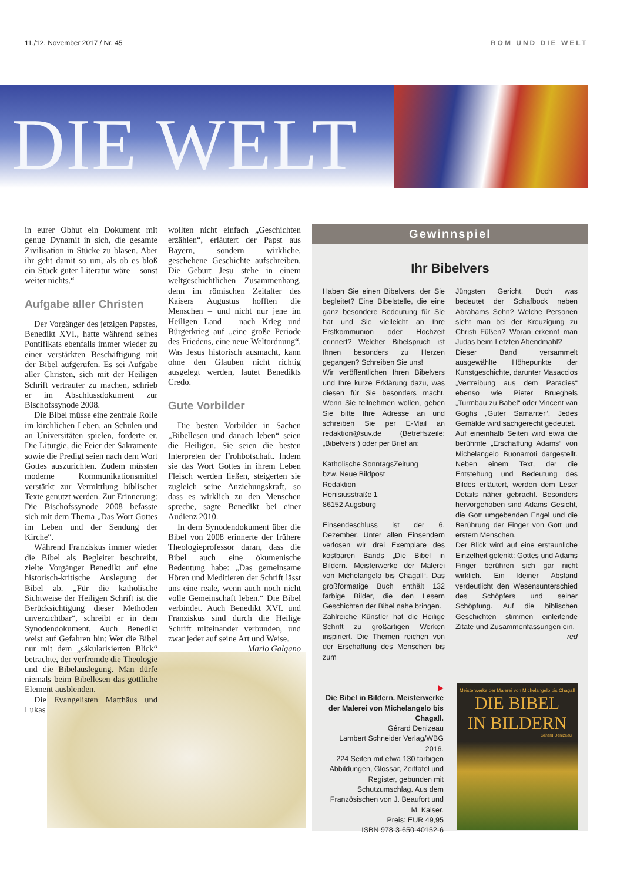11./12. November 2017 / Nr. 45 ROM UND DIE WELT
DIE WELT
in eurer Obhut ein Dokument mit genug Dynamit in sich, die gesamte Zivilisation in Stücke zu blasen. Aber ihr geht damit so um, als ob es bloß ein Stück guter Literatur wäre – sonst weiter nichts.“
Aufgabe aller Christen
Der Vorgänger des jetzigen Papstes, Benedikt XVI., hatte während seines Pontifikats ebenfalls immer wieder zu einer verstärkten Beschäftigung mit der Bibel aufgerufen. Es sei Aufgabe aller Christen, sich mit der Heiligen Schrift vertrauter zu machen, schrieb er im Abschlussdokument zur Bischofssynode 2008.
Die Bibel müsse eine zentrale Rolle im kirchlichen Leben, an Schulen und an Universitäten spielen, forderte er. Die Liturgie, die Feier der Sakramente sowie die Predigt seien nach dem Wort Gottes auszurichten. Zudem müssten moderne Kommunikationsmittel verstärkt zur Vermittlung biblischer Texte genutzt werden. Zur Erinnerung: Die Bischofssynode 2008 befasste sich mit dem Thema „Das Wort Gottes im Leben und der Sendung der Kirche“.
Während Franziskus immer wieder die Bibel als Begleiter beschreibt, zielte Vorgänger Benedikt auf eine historisch-kritische Auslegung der Bibel ab. „Für die katholische Sichtweise der Heiligen Schrift ist die Berücksichtigung dieser Methoden unverzichtbar“, schreibt er in dem Synodendokument. Auch Benedikt weist auf Gefahren hin: Wer die Bibel nur mit dem „säkularisierten Blick“ betrachte, der verfremde die Theologie und die Bibelauslegung. Man dürfe niemals beim Bibellesen das göttliche Element ausblenden.
Die Evangelisten Matthäus und Lukas
wollten nicht einfach „Geschichten erzählen“, erläutert der Papst aus Bayern, sondern wirkliche, geschehene Geschichte aufschreiben. Die Geburt Jesu stehe in einem weltgeschichtlichen Zusammenhang, denn im römischen Zeitalter des Kaisers Augustus hofften die Menschen – und nicht nur jene im Heiligen Land – nach Krieg und Bürgerkrieg auf „eine große Periode des Friedens, eine neue Weltordnung“. Was Jesus historisch ausmacht, kann ohne den Glauben nicht richtig ausgelegt werden, lautet Benedikts Credo.
Gute Vorbilder
Die besten Vorbilder in Sachen „Bibellesen und danach leben“ seien die Heiligen. Sie seien die besten Interpreten der Frohbotschaft. Indem sie das Wort Gottes in ihrem Leben Fleisch werden ließen, steigerten sie zugleich seine Anziehungskraft, so dass es wirklich zu den Menschen spreche, sagte Benedikt bei einer Audienz 2010.
In dem Synodendokument über die Bibel von 2008 erinnerte der frühere Theologieprofessor daran, dass die Bibel auch eine ökumenische Bedeutung habe: „Das gemeinsame Hören und Meditieren der Schrift lässt uns eine reale, wenn auch noch nicht volle Gemeinschaft leben.“ Die Bibel verbindet. Auch Benedikt XVI. und Franziskus sind durch die Heilige Schrift miteinander verbunden, und zwar jeder auf seine Art und Weise. Mario Galgano
Gewinnspiel
Ihr Bibelvers
Haben Sie einen Bibelvers, der Sie begleitet? Eine Bibelstelle, die eine ganz besondere Bedeutung für Sie hat und Sie vielleicht an Ihre Erstkommunion oder Hochzeit erinnert? Welcher Bibelspruch ist Ihnen besonders zu Herzen gegangen? Schreiben Sie uns!
Wir veröffentlichen Ihren Bibelvers und Ihre kurze Erklärung dazu, was diesen für Sie besonders macht. Wenn Sie teilnehmen wollen, geben Sie bitte Ihre Adresse an und schreiben Sie per E-Mail an redaktion@suv.de (Betreffszeile: „Bibelvers“) oder per Brief an:
Katholische SonntagsZeitung
bzw. Neue Bildpost
Redaktion
Henisiusstraße 1
86152 Augsburg
Einsendeschluss ist der 6. Dezember. Unter allen Einsendern verlosen wir drei Exemplare des kostbaren Bands „Die Bibel in Bildern. Meisterwerke der Malerei von Michelangelo bis Chagall“. Das großformatige Buch enthält 132 farbige Bilder, die den Lesern Geschichten der Bibel nahe bringen.
Zahlreiche Künstler hat die Heilige Schrift zu großartigen Werken inspiriert. Die Themen reichen von der Erschaffung des Menschen bis zum
Jüngsten Gericht. Doch was bedeutet der Schafbock neben Abrahams Sohn? Welche Personen sieht man bei der Kreuzigung zu Christi Füßen? Woran erkennt man Judas beim Letzten Abendmahl?
Dieser Band versammelt ausgewählte Höhepunkte der Kunstgeschichte, darunter Masaccios „Vertreibung aus dem Paradies“ ebenso wie Pieter Brueghels „Turmbau zu Babel“ oder Vincent van Goghs „Guter Samariter“. Jedes Gemälde wird sachgerecht gedeutet.
Auf eineinhalb Seiten wird etwa die berühmte „Erschaffung Adams“ von Michelangelo Buonarroti dargestellt. Neben einem Text, der die Entstehung und Bedeutung des Bildes erläutert, werden dem Leser Details näher gebracht. Besonders hervorgehoben sind Adams Gesicht, die Gott umgebenden Engel und die Berührung der Finger von Gott und erstem Menschen.
Der Blick wird auf eine erstaunliche Einzelheit gelenkt: Gottes und Adams Finger berühren sich gar nicht wirklich. Ein kleiner Abstand verdeutlicht den Wesensunterschied des Schöpfers und seiner Schöpfung. Auf die biblischen Geschichten stimmen einleitende Zitate und Zusammenfassungen ein. red
▶
Die Bibel in Bildern. Meisterwerke der Malerei von Michelangelo bis Chagall.
Gérard Denizeau
Lambert Schneider Verlag/WBG 2016.
224 Seiten mit etwa 130 farbigen Abbildungen, Glossar, Zeittafel und Register, gebunden mit Schutzumschlag. Aus dem Französischen von J. Beaufort und M. Kaiser.
Preis: EUR 49,95
ISBN 978-3-650-40152-6
Meisterwerke der Malerei von Michelangelo bis Chagall
DIE BIBEL
IN BILDERN
Gérard Denizeau